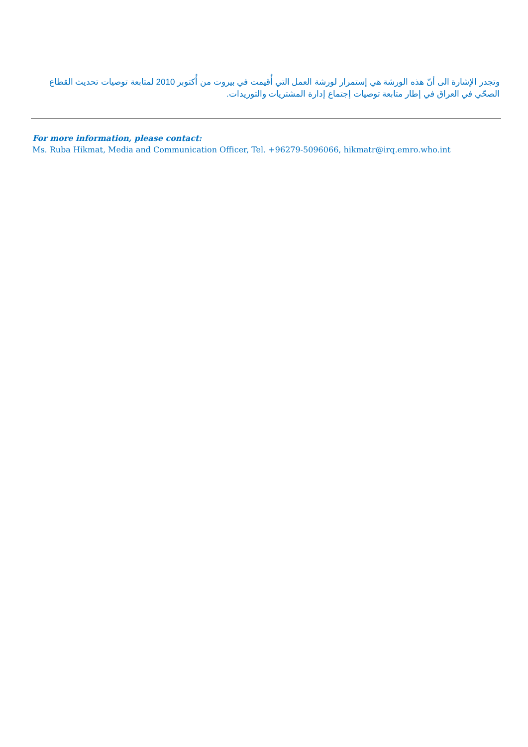وتجدر الإشارة الى أنّ هذه الورشة هي إستمرار لورشة العمل التي أُقيمت في بيروت من أُكتوبر 2010 لمتابعة توصيات تحديث القطاع الصحّي في العراق في إطار متابعة توصيات إجتماع إدارة المشتريات والتوريدات.
For more information, please contact:
Ms. Ruba Hikmat, Media and Communication Officer, Tel. +96279-5096066, hikmatr@irq.emro.who.int